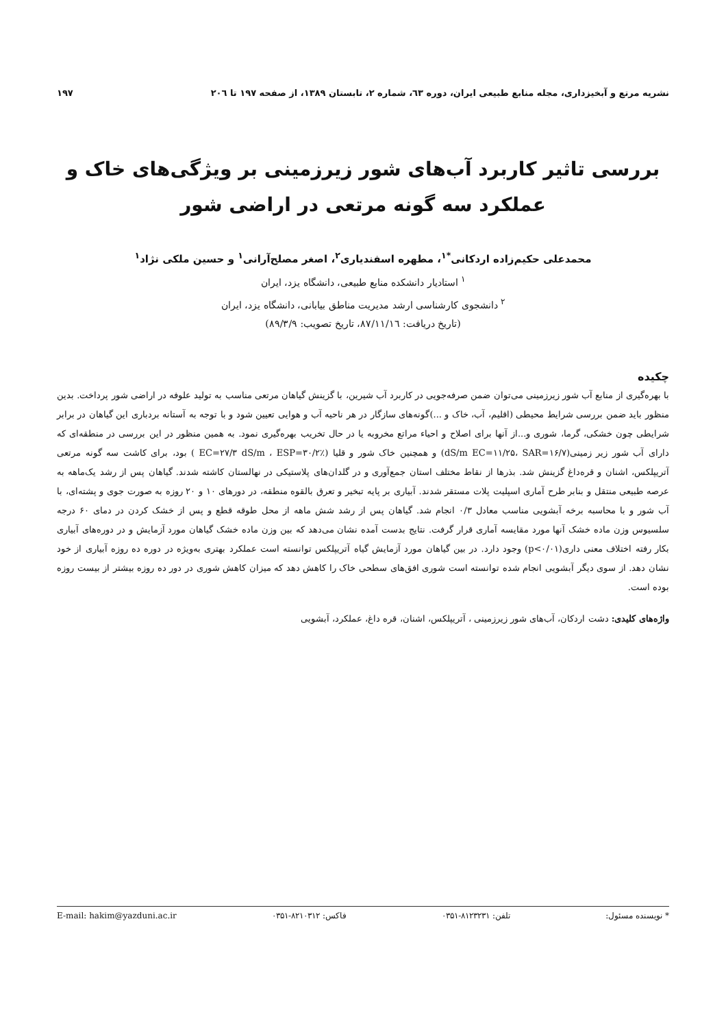نشریه مرتع و آبخیزداری، مجله منابع طبیعی ایران، دوره ٦٣، شماره ٢، تابستان ١٣٨٩، از صفحه ١٩٧ تا ٢٠٦ ١٩٧
بررسی تاثیر کاربرد آب‌های شور زیرزمینی بر ویژگی‌های خاک و عملکرد سه گونه مرتعی در اراضی شور
محمدعلی حکیم‌زاده اردکانی<sup>*۱</sup>، مطهره اسفندیاری<sup>۲</sup>، اصغر مصلح‌آرانی<sup>۱</sup> و حسین ملکی نژاد<sup>۱</sup>
<sup>۱</sup> استادیار دانشکده منابع طبیعی، دانشگاه یزد، ایران
<sup>۲</sup> دانشجوی کارشناسی ارشد مدیریت مناطق بیابانی، دانشگاه یزد، ایران
(تاریخ دریافت: ۸۷/۱۱/۱٦، تاریخ تصویب: ۸۹/۳/۹)
چکیده
با بهره‌گیری از منابع آب شور زیرزمینی می‌توان ضمن صرفه‌جویی در کاربرد آب شیرین، با گزینش گیاهان مرتعی مناسب به تولید علوفه در اراضی شور پرداخت. بدین منظور باید ضمن بررسی شرایط محیطی (اقلیم، آب، خاک و ...)گونه‌های سازگار در هر ناحیه آب و هوایی تعیین شود و با توجه به آستانه بردباری این گیاهان در برابر شرایطی چون خشکی، گرما، شوری و...از آنها برای اصلاح و احیاء مراتع مخروبه یا در حال تخریب بهره‌گیری نمود. به همین منظور در این بررسی در منطقه‌ای که دارای آب شور زیر زمینی(dS/m EC=۱۱/۲۵، SAR=۱۶/۷) و همچنین خاک شور و قلیا (EC=۲۷/۳ dS/m ، ESP=۳۰/۲٪ ) بود، برای کاشت سه گونه مرتعی آتریپلکس، اشنان و قره‌داغ گزینش شد. بذرها از نقاط مختلف استان جمع‌آوری و در گلدان‌های پلاستیکی در نهالستان کاشته شدند. گیاهان پس از رشد یک‌ماهه به عرصه طبیعی منتقل و بنابر طرح آماری اسپلیت پلات مستقر شدند. آبیاری بر پایه تبخیر و تعرق بالقوه منطقه، در دورهای ۱۰ و ۲۰ روزه به صورت جوی و پشته‌ای، با آب شور و با محاسبه برخه آبشویی مناسب معادل ۰/۳ انجام شد. گیاهان پس از رشد شش ماهه از محل طوقه قطع و پس از خشک کردن در دمای ۶۰ درجه سلسیوس وزن ماده خشک آنها مورد مقایسه آماری قرار گرفت. نتایج بدست آمده نشان می‌دهد که بین وزن ماده خشک گیاهان مورد آزمایش و در دوره‌های آبیاری بکار رفته اختلاف معنی داری(p<۰/۰۱) وجود دارد. در بین گیاهان مورد آزمایش گیاه آتریپلکس توانسته است عملکرد بهتری به‌ویژه در دوره ده روزه آبیاری از خود نشان دهد. از سوی دیگر آبشویی انجام شده توانسته است شوری افق‌های سطحی خاک را کاهش دهد که میزان کاهش شوری در دور ده روزه بیشتر از بیست روزه بوده است.
واژه‌های کلیدی: دشت اردکان، آب‌های شور زیرزمینی ، آتریپلکس، اشنان، قره داغ، عملکرد، آبشویی
* نویسنده مسئول: تلفن: ۸۱۲۳۲۳۱-۰۳۵۱ فاکس: ۸۲۱۰۳۱۲-۰۳۵۱ E-mail: hakim@yazduni.ac.ir